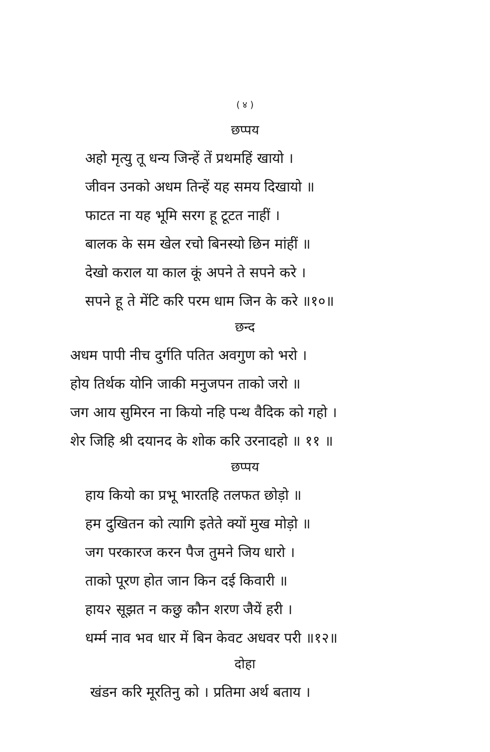( ४ )
छप्पय
अहो मृत्यु तू धन्य जिन्हें तें प्रथमहिं खायो ।
जीवन उनको अधम तिन्हें यह समय दिखायो ॥
फाटत ना यह भूमि सरग हू टूटत नाहीं ।
बालक के सम खेल रचो बिनस्यो छिन मांहीं ॥
देखो कराल या काल कूं अपने ते सपने करे ।
सपने हू ते मेंटि करि परम धाम जिन के करे ॥१०॥
छन्द
अधम पापी नीच दुर्गति पतित अवगुण को भरो ।
होय तिर्थक योनि जाकी मनुजपन ताको जरो ॥
जग आय सुमिरन ना कियो नहि पन्थ वैदिक को गहो ।
शेर जिहि श्री दयानद के शोक करि उरनादहो ॥ ११ ॥
छप्पय
हाय कियो का प्रभू भारतहि तलफत छोड़ो ॥
हम दुखितन को त्यागि इतेते क्यों मुख मोड़ो ॥
जग परकारज करन पैज तुमने जिय धारो ।
ताको पूरण होत जान किन दई किवारी ॥
हाय२ सूझत न कछु कौन शरण जैयें हरी ।
धर्म्म नाव भव धार में बिन केवट अधवर परी ॥१२॥
दोहा
खंडन करि मूरतिनु को । प्रतिमा अर्थ बताय ।